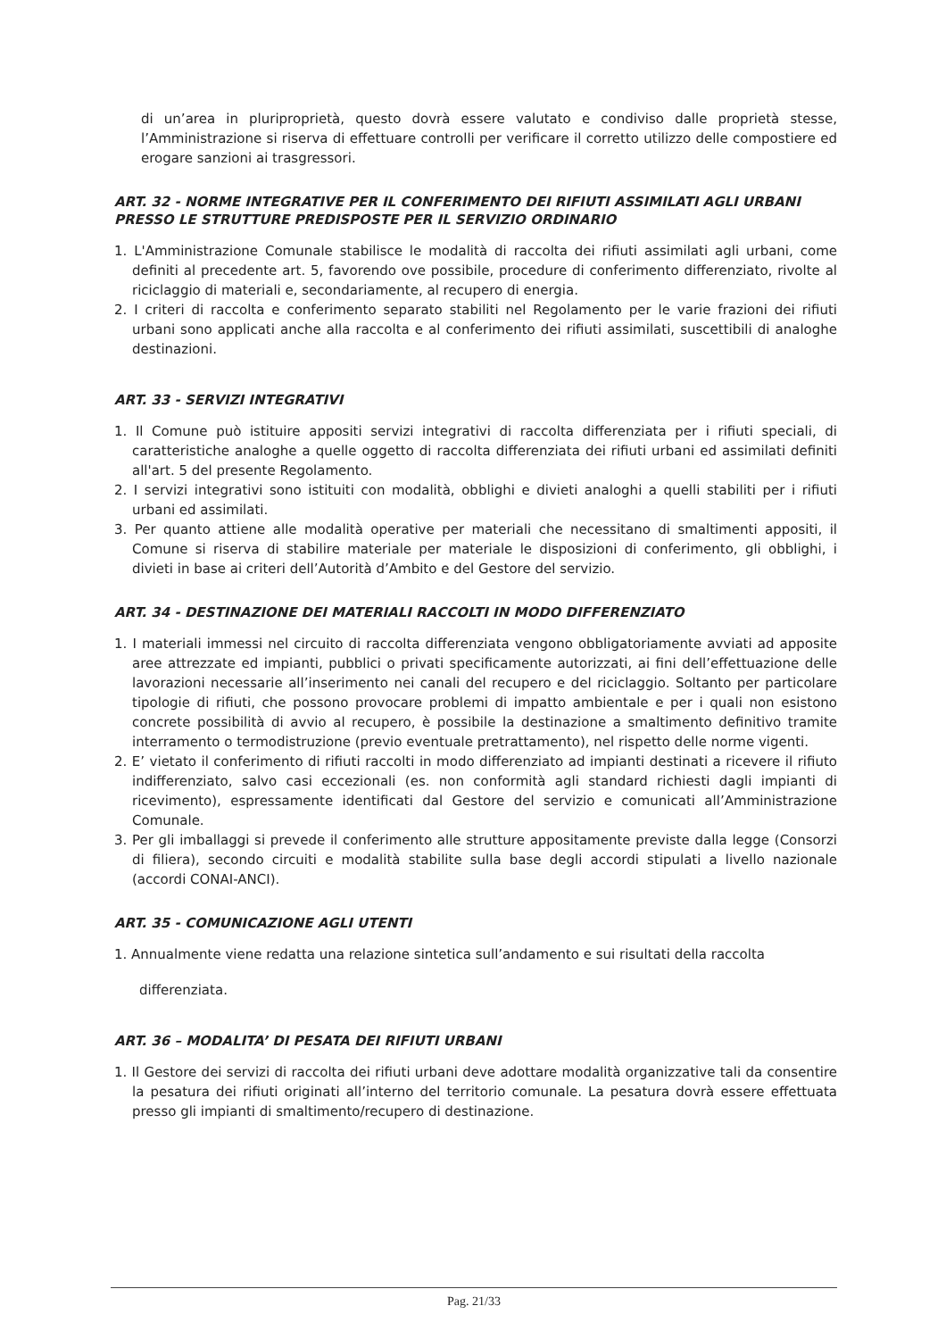di un’area in pluriproprietà, questo dovrà essere valutato e condiviso dalle proprietà stesse, l’Amministrazione si riserva di effettuare controlli per verificare il corretto utilizzo delle compostiere ed erogare sanzioni ai trasgressori.
ART. 32 - NORME INTEGRATIVE PER IL CONFERIMENTO DEI RIFIUTI ASSIMILATI AGLI URBANI PRESSO LE STRUTTURE PREDISPOSTE PER IL SERVIZIO ORDINARIO
1. L'Amministrazione Comunale stabilisce le modalità di raccolta dei rifiuti assimilati agli urbani, come definiti al precedente art. 5, favorendo ove possibile, procedure di conferimento differenziato, rivolte al riciclaggio di materiali e, secondariamente, al recupero di energia.
2. I criteri di raccolta e conferimento separato stabiliti nel Regolamento per le varie frazioni dei rifiuti urbani sono applicati anche alla raccolta e al conferimento dei rifiuti assimilati, suscettibili di analoghe destinazioni.
ART. 33 - SERVIZI INTEGRATIVI
1. Il Comune può istituire appositi servizi integrativi di raccolta differenziata per i rifiuti speciali, di caratteristiche analoghe a quelle oggetto di raccolta differenziata dei rifiuti urbani ed assimilati definiti all'art. 5 del presente Regolamento.
2. I servizi integrativi sono istituiti con modalità, obblighi e divieti analoghi a quelli stabiliti per i rifiuti urbani ed assimilati.
3. Per quanto attiene alle modalità operative per materiali che necessitano di smaltimenti appositi, il Comune si riserva di stabilire materiale per materiale le disposizioni di conferimento, gli obblighi, i divieti in base ai criteri dell’Autorità d’Ambito e del Gestore del servizio.
ART. 34 - DESTINAZIONE DEI MATERIALI RACCOLTI IN MODO DIFFERENZIATO
1. I materiali immessi nel circuito di raccolta differenziata vengono obbligatoriamente avviati ad apposite aree attrezzate ed impianti, pubblici o privati specificamente autorizzati, ai fini dell’effettuazione delle lavorazioni necessarie all’inserimento nei canali del recupero e del riciclaggio. Soltanto per particolare tipologie di rifiuti, che possono provocare problemi di impatto ambientale e per i quali non esistono concrete possibilità di avvio al recupero, è possibile la destinazione a smaltimento definitivo tramite interramento o termodistruzione (previo eventuale pretrattamento), nel rispetto delle norme vigenti.
2. E’ vietato il conferimento di rifiuti raccolti in modo differenziato ad impianti destinati a ricevere il rifiuto indifferenziato, salvo casi eccezionali (es. non conformità agli standard richiesti dagli impianti di ricevimento), espressamente identificati dal Gestore del servizio e comunicati all’Amministrazione Comunale.
3. Per gli imballaggi si prevede il conferimento alle strutture appositamente previste dalla legge (Consorzi di filiera), secondo circuiti e modalità stabilite sulla base degli accordi stipulati a livello nazionale (accordi CONAI-ANCI).
ART. 35 - COMUNICAZIONE AGLI UTENTI
1. Annualmente viene redatta una relazione sintetica sull’andamento e sui risultati della raccolta
differenziata.
ART. 36 – MODALITA’ DI PESATA DEI RIFIUTI URBANI
1. Il Gestore dei servizi di raccolta dei rifiuti urbani deve adottare modalità organizzative tali da consentire la pesatura dei rifiuti originati all’interno del territorio comunale. La pesatura dovrà essere effettuata presso gli impianti di smaltimento/recupero di destinazione.
Pag. 21/33